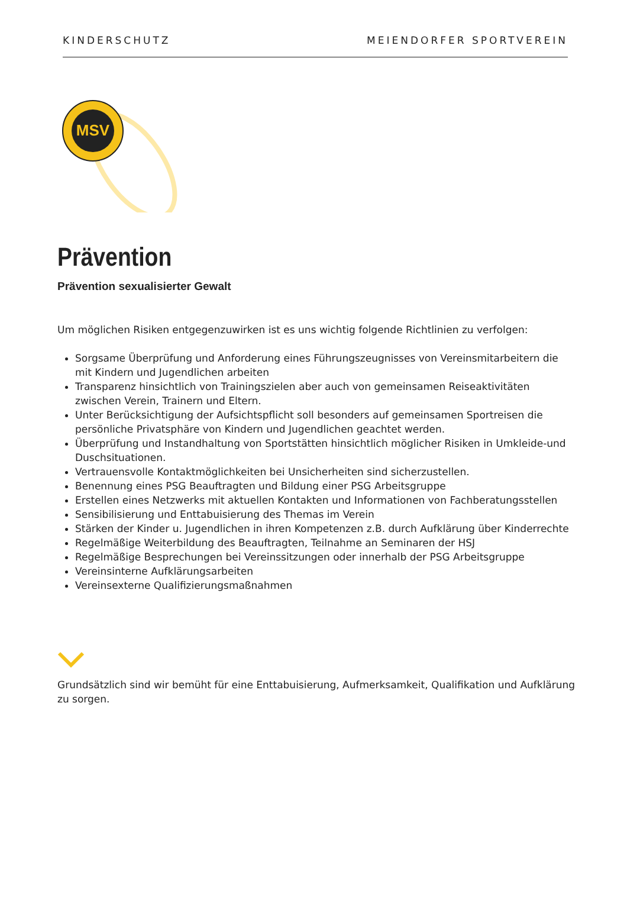KINDERSCHUTZ MEIENDORFER SPORTVEREIN
MSV
Prävention
Prävention sexualisierter Gewalt
Um möglichen Risiken entgegenzuwirken ist es uns wichtig folgende Richtlinien zu verfolgen:
Sorgsame Überprüfung und Anforderung eines Führungszeugnisses von Vereinsmitarbeitern die mit Kindern und Jugendlichen arbeiten
Transparenz hinsichtlich von Trainingszielen aber auch von gemeinsamen Reiseaktivitäten zwischen Verein, Trainern und Eltern.
Unter Berücksichtigung der Aufsichtspflicht soll besonders auf gemeinsamen Sportreisen die persönliche Privatsphäre von Kindern und Jugendlichen geachtet werden.
Überprüfung und Instandhaltung von Sportstätten hinsichtlich möglicher Risiken in Umkleide-und Duschsituationen.
Vertrauensvolle Kontaktmöglichkeiten bei Unsicherheiten sind sicherzustellen.
Benennung eines PSG Beauftragten und Bildung einer PSG Arbeitsgruppe
Erstellen eines Netzwerks mit aktuellen Kontakten und Informationen von Fachberatungsstellen
Sensibilisierung und Enttabuisierung des Themas im Verein
Stärken der Kinder u. Jugendlichen in ihren Kompetenzen z.B. durch Aufklärung über Kinderrechte
Regelmäßige Weiterbildung des Beauftragten, Teilnahme an Seminaren der HSJ
Regelmäßige Besprechungen bei Vereinssitzungen oder innerhalb der PSG Arbeitsgruppe
Vereinsinterne Aufklärungsarbeiten
Vereinsexterne Qualifizierungsmaßnahmen
Grundsätzlich sind wir bemüht für eine Enttabuisierung, Aufmerksamkeit, Qualifikation und Aufklärung zu sorgen.